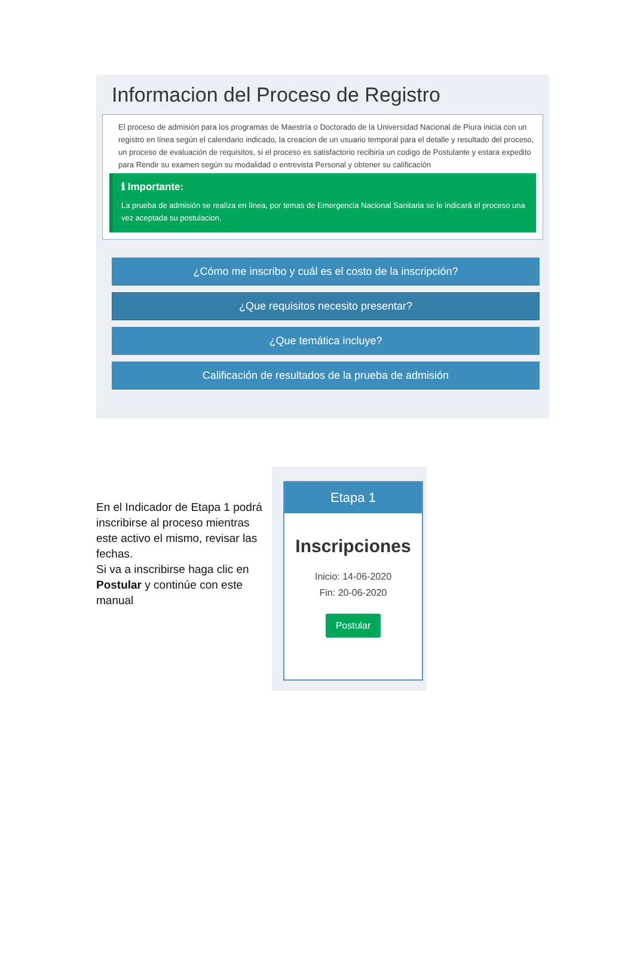Informacion del Proceso de Registro
El proceso de admisión para los programas de Maestría o Doctorado de la Universidad Nacional de Piura inicia con un registro en línea según el calendario indicado, la creacion de un usuario temporal para el detalle y resultado del proceso, un proceso de evaluación de requisitos, si el proceso es satisfactorio recibiria un codigo de Postulante y estara expedito para Rendir su examen según su modalidad o entrevista Personal y obtener su calificación
ℹ Importante:
La prueba de admisión se realiza en línea, por temas de Emergencia Nacional Sanitaria se le indicará el proceso una vez aceptada su postulacion.
¿Cómo me inscribo y cuál es el costo de la inscripción?
¿Que requisitos necesito presentar?
¿Que temática incluye?
Calificación de resultados de la prueba de admisión
En el Indicador de Etapa 1 podrá inscribirse al proceso mientras este activo el mismo, revisar las fechas.
Si va a inscribirse haga clic en Postular y continúe con este manual
Etapa 1
Inscripciones
Inicio: 14-06-2020
Fin: 20-06-2020
Postular